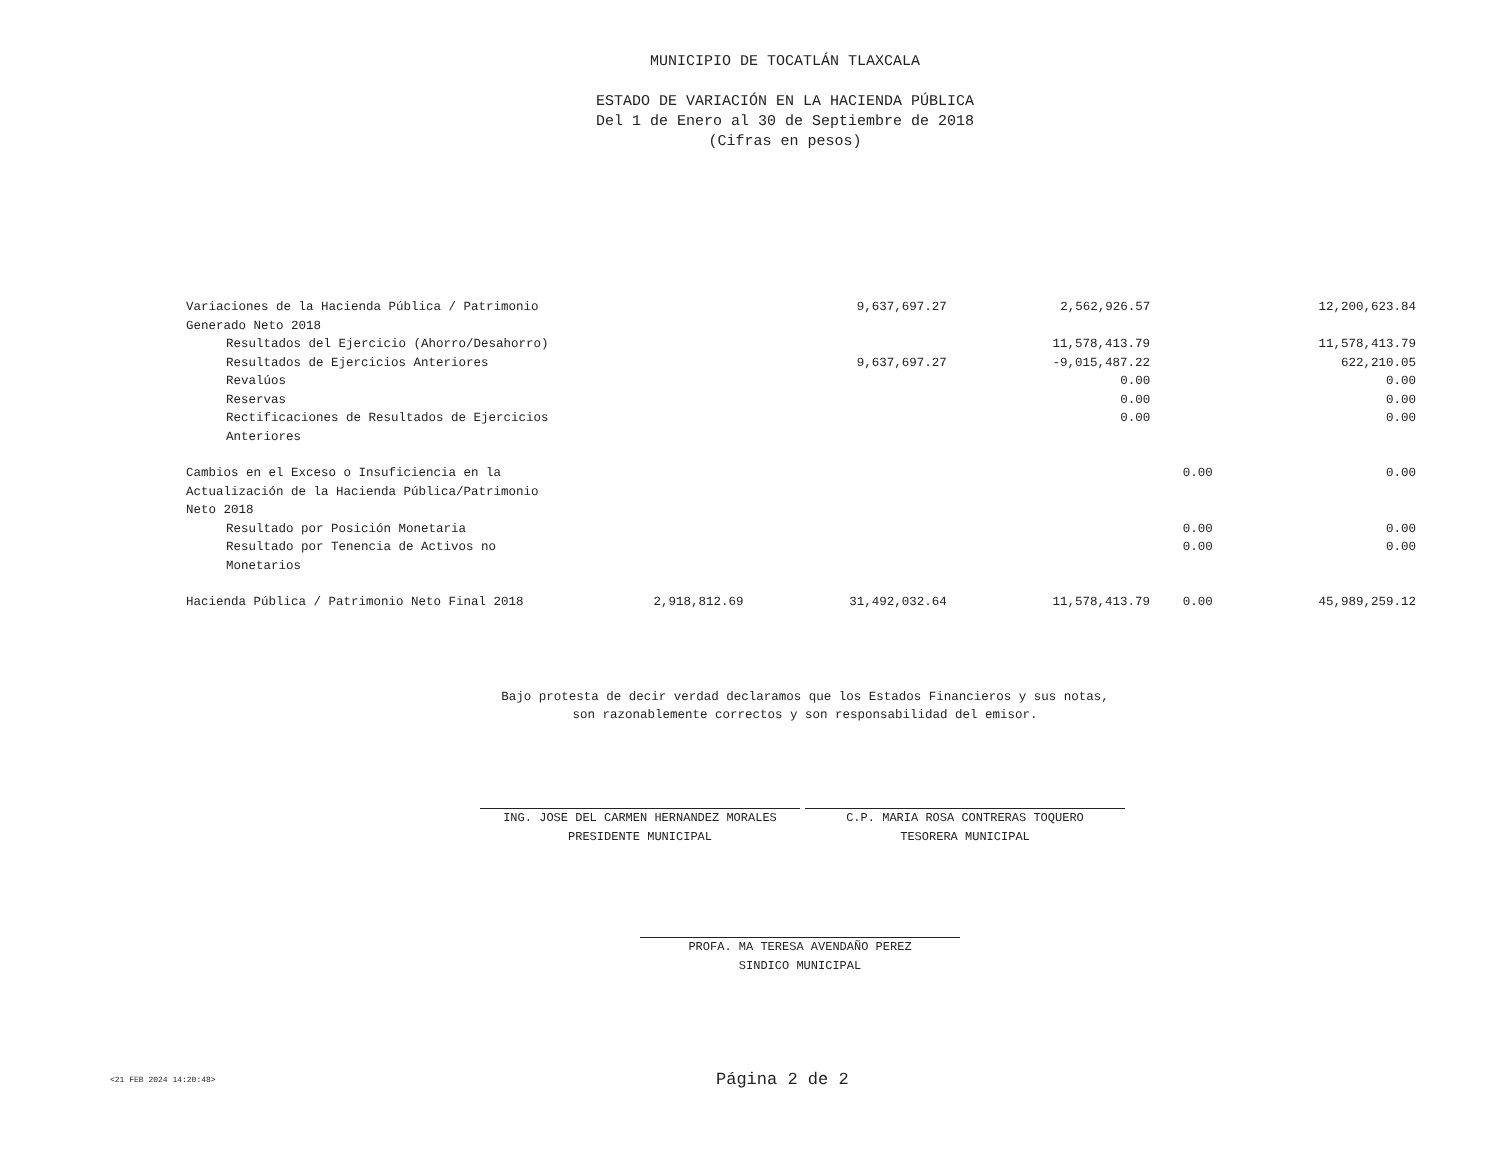MUNICIPIO DE TOCATLÁN TLAXCALA
ESTADO DE VARIACIÓN EN LA HACIENDA PÚBLICA
Del 1 de Enero al 30 de Septiembre de 2018
(Cifras en pesos)
| Variaciones de la Hacienda Pública / Patrimonio Generado Neto 2018 | | 9,637,697.27 | 2,562,926.57 | | 12,200,623.84 |
| Resultados del Ejercicio (Ahorro/Desahorro) | | | 11,578,413.79 | | 11,578,413.79 |
| Resultados de Ejercicios Anteriores | | 9,637,697.27 | -9,015,487.22 | | 622,210.05 |
| Revalúos | | | 0.00 | | 0.00 |
| Reservas | | | 0.00 | | 0.00 |
| Rectificaciones de Resultados de Ejercicios Anteriores | | | 0.00 | | 0.00 |
| Cambios en el Exceso o Insuficiencia en la Actualización de la Hacienda Pública/Patrimonio Neto 2018 | | | | 0.00 | 0.00 |
| Resultado por Posición Monetaria | | | | 0.00 | 0.00 |
| Resultado por Tenencia de Activos no Monetarios | | | | 0.00 | 0.00 |
| Hacienda Pública / Patrimonio Neto Final 2018 | 2,918,812.69 | 31,492,032.64 | 11,578,413.79 | 0.00 | 45,989,259.12 |
Bajo protesta de decir verdad declaramos que los Estados Financieros y sus notas,
son razonablemente correctos y son responsabilidad del emisor.
ING. JOSE DEL CARMEN HERNANDEZ MORALES
PRESIDENTE MUNICIPAL
C.P. MARIA ROSA CONTRERAS TOQUERO
TESORERA MUNICIPAL
PROFA. MA TERESA AVENDAÑO PEREZ
SINDICO MUNICIPAL
<21 FEB 2024 14:20:48> Página 2 de 2